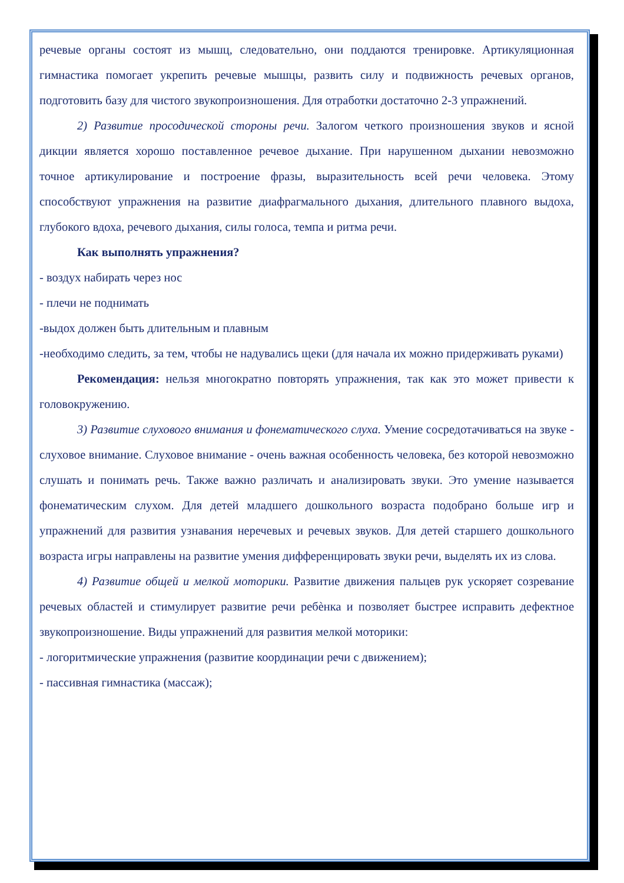речевые органы состоят из мышц, следовательно, они поддаются тренировке. Артикуляционная гимнастика помогает укрепить речевые мышцы, развить силу и подвижность речевых органов, подготовить базу для чистого звукопроизношения. Для отработки достаточно 2-3 упражнений.
2) Развитие просодической стороны речи. Залогом четкого произношения звуков и ясной дикции является хорошо поставленное речевое дыхание. При нарушенном дыхании невозможно точное артикулирование и построение фразы, выразительность всей речи человека. Этому способствуют упражнения на развитие диафрагмального дыхания, длительного плавного выдоха, глубокого вдоха, речевого дыхания, силы голоса, темпа и ритма речи.
Как выполнять упражнения?
- воздух набирать через нос
- плечи не поднимать
-выдох должен быть длительным и плавным
-необходимо следить, за тем, чтобы не надувались щеки (для начала их можно придерживать руками)
Рекомендация: нельзя многократно повторять упражнения, так как это может привести к головокружению.
3) Развитие слухового внимания и фонематического слуха. Умение сосредотачиваться на звуке - слуховое внимание. Слуховое внимание - очень важная особенность человека, без которой невозможно слушать и понимать речь. Также важно различать и анализировать звуки. Это умение называется фонематическим слухом. Для детей младшего дошкольного возраста подобрано больше игр и упражнений для развития узнавания неречевых и речевых звуков. Для детей старшего дошкольного возраста игры направлены на развитие умения дифференцировать звуки речи, выделять их из слова.
4) Развитие общей и мелкой моторики. Развитие движения пальцев рук ускоряет созревание речевых областей и стимулирует развитие речи ребѐнка и позволяет быстрее исправить дефектное звукопроизношение. Виды упражнений для развития мелкой моторики:
- логоритмические упражнения (развитие координации речи с движением);
- пассивная гимнастика (массаж);